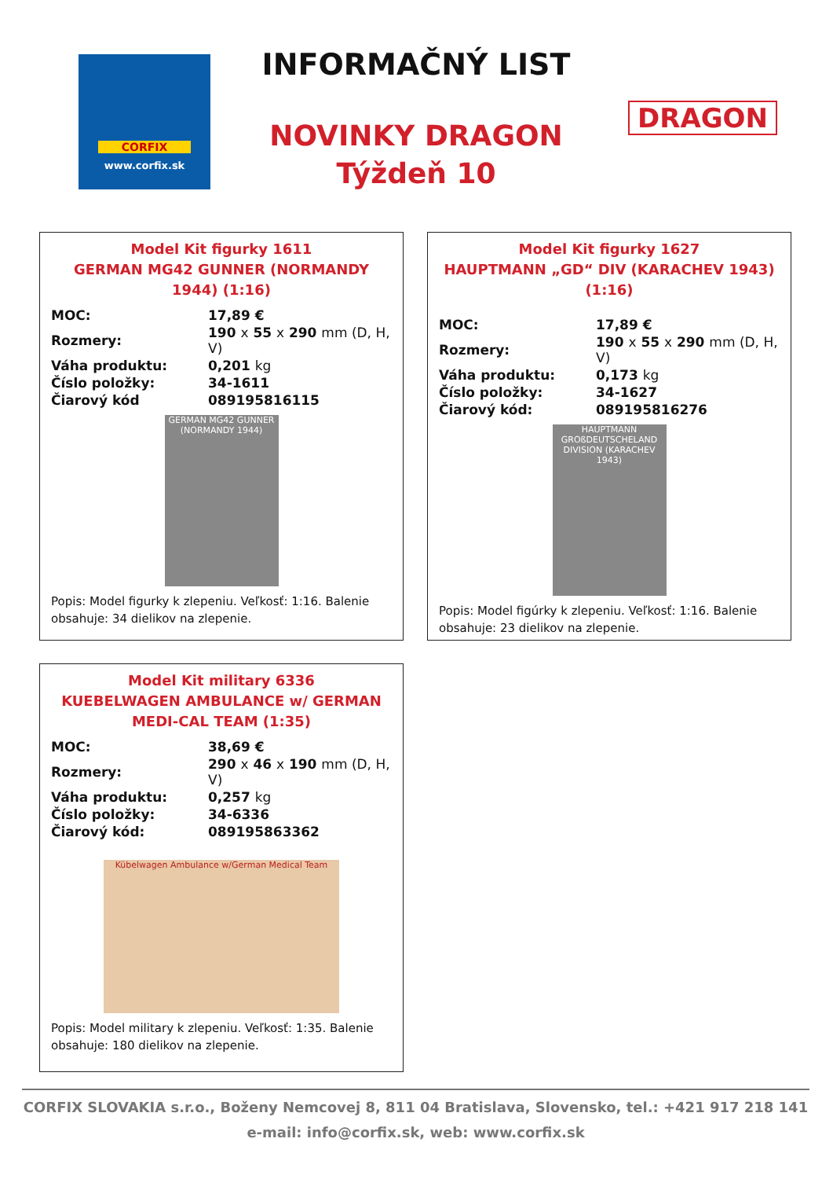CORFIX
www.corfix.sk
INFORMAČNÝ LIST
NOVINKY DRAGON
Týždeň 10
DRAGON
Model Kit figurky 1611
GERMAN MG42 GUNNER (NORMANDY 1944) (1:16)
| MOC: | 17,89 € |
| Rozmery: | 190 x 55 x 290 mm (D, H, V) |
| Váha produktu: | 0,201 kg |
| Číslo položky: | 34-1611 |
| Čiarový kód | 089195816115 |
GERMAN MG42 GUNNER (NORMANDY 1944)
Popis: Model figurky k zlepeniu. Veľkosť: 1:16. Balenie obsahuje: 34 dielikov na zlepenie.
Model Kit figurky 1627
HAUPTMANN „GD“ DIV (KARACHEV 1943) (1:16)
| MOC: | 17,89 € |
| Rozmery: | 190 x 55 x 290 mm (D, H, V) |
| Váha produktu: | 0,173 kg |
| Číslo položky: | 34-1627 |
| Čiarový kód: | 089195816276 |
HAUPTMANN GROßDEUTSCHELAND DIVISION (KARACHEV 1943)
Popis: Model figúrky k zlepeniu. Veľkosť: 1:16. Balenie obsahuje: 23 dielikov na zlepenie.
Model Kit military 6336
KUEBELWAGEN AMBULANCE w/ GERMAN MEDI-CAL TEAM (1:35)
| MOC: | 38,69 € |
| Rozmery: | 290 x 46 x 190 mm (D, H, V) |
| Váha produktu: | 0,257 kg |
| Číslo položky: | 34-6336 |
| Čiarový kód: | 089195863362 |
Kübelwagen Ambulance w/German Medical Team
Popis: Model military k zlepeniu. Veľkosť: 1:35. Balenie obsahuje: 180 dielikov na zlepenie.
CORFIX SLOVAKIA s.r.o., Boženy Nemcovej 8, 811 04 Bratislava, Slovensko, tel.: +421 917 218 141
e-mail: info@corfix.sk, web: www.corfix.sk